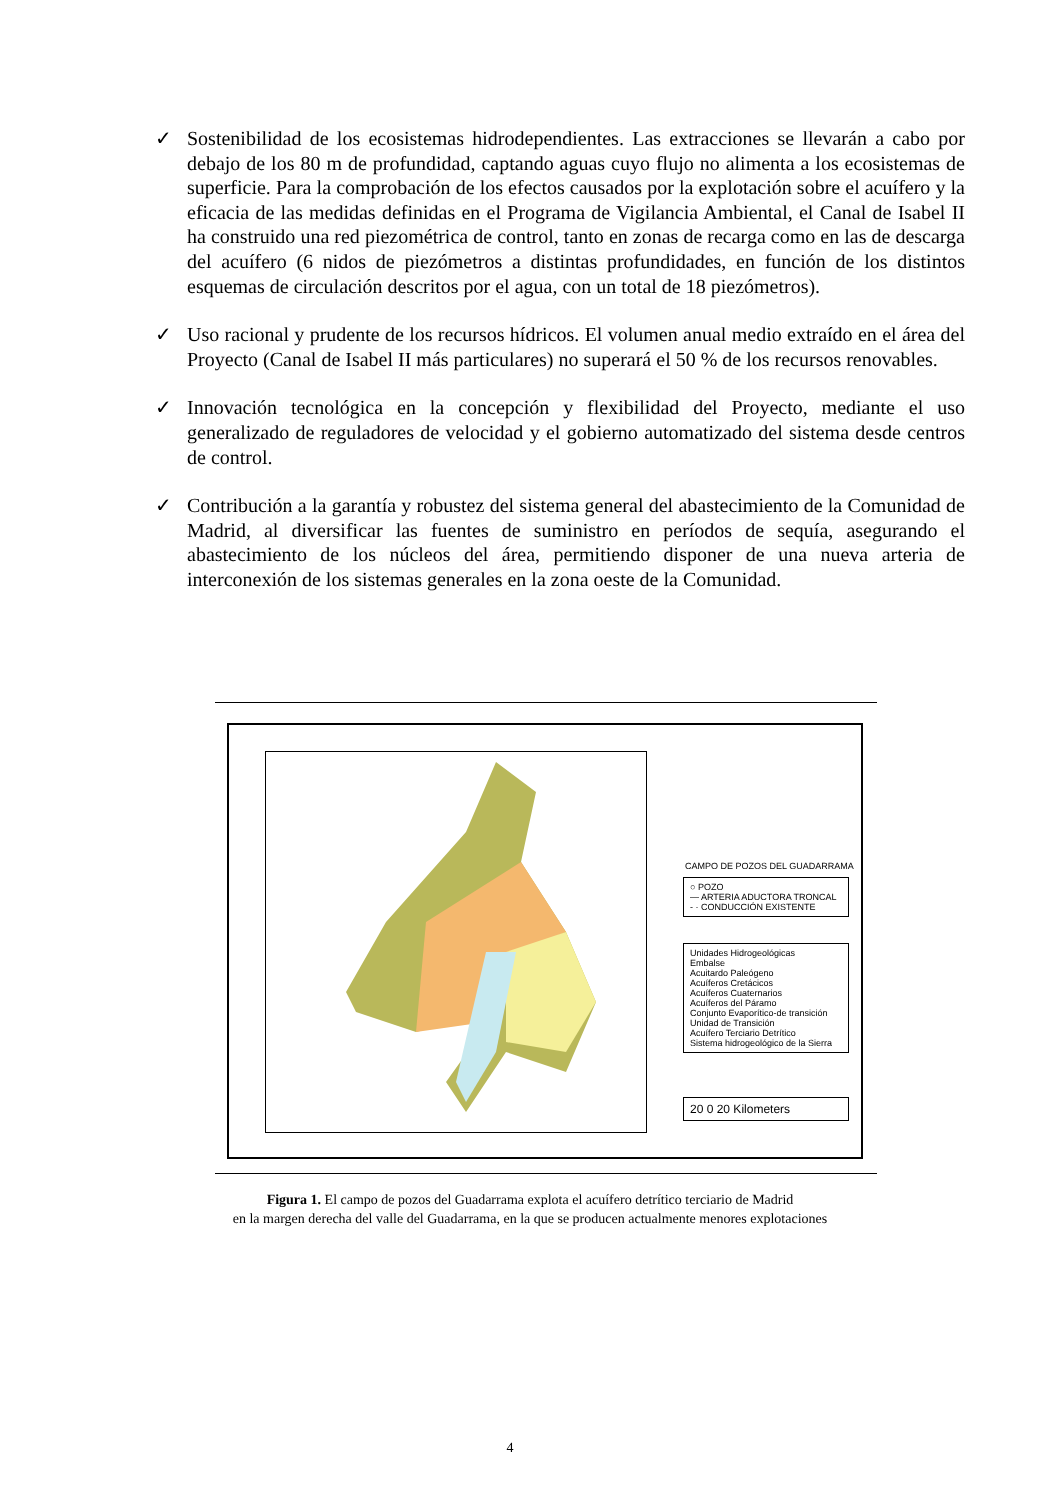✓ Sostenibilidad de los ecosistemas hidrodependientes. Las extracciones se llevarán a cabo por debajo de los 80 m de profundidad, captando aguas cuyo flujo no alimenta a los ecosistemas de superficie. Para la comprobación de los efectos causados por la explotación sobre el acuífero y la eficacia de las medidas definidas en el Programa de Vigilancia Ambiental, el Canal de Isabel II ha construido una red piezométrica de control, tanto en zonas de recarga como en las de descarga del acuífero (6 nidos de piezómetros a distintas profundidades, en función de los distintos esquemas de circulación descritos por el agua, con un total de 18 piezómetros).
✓ Uso racional y prudente de los recursos hídricos. El volumen anual medio extraído en el área del Proyecto (Canal de Isabel II más particulares) no superará el 50 % de los recursos renovables.
✓ Innovación tecnológica en la concepción y flexibilidad del Proyecto, mediante el uso generalizado de reguladores de velocidad y el gobierno automatizado del sistema desde centros de control.
✓ Contribución a la garantía y robustez del sistema general del abastecimiento de la Comunidad de Madrid, al diversificar las fuentes de suministro en períodos de sequía, asegurando el abastecimiento de los núcleos del área, permitiendo disponer de una nueva arteria de interconexión de los sistemas generales en la zona oeste de la Comunidad.
CAMPO DE POZOS DEL GUADARRAMA
○ POZO
— ARTERIA ADUCTORA TRONCAL
- · CONDUCCIÓN EXISTENTE
Unidades Hidrogeológicas
Embalse
Acuitardo Paleógeno
Acuíferos Cretácicos
Acuíferos Cuaternarios
Acuíferos del Páramo
Conjunto Evaporítico-de transición
Unidad de Transición
Acuífero Terciario Detrítico
Sistema hidrogeológico de la Sierra
20 0 20 Kilometers
Figura 1. El campo de pozos del Guadarrama explota el acuífero detrítico terciario de Madrid
en la margen derecha del valle del Guadarrama, en la que se producen actualmente menores explotaciones
4